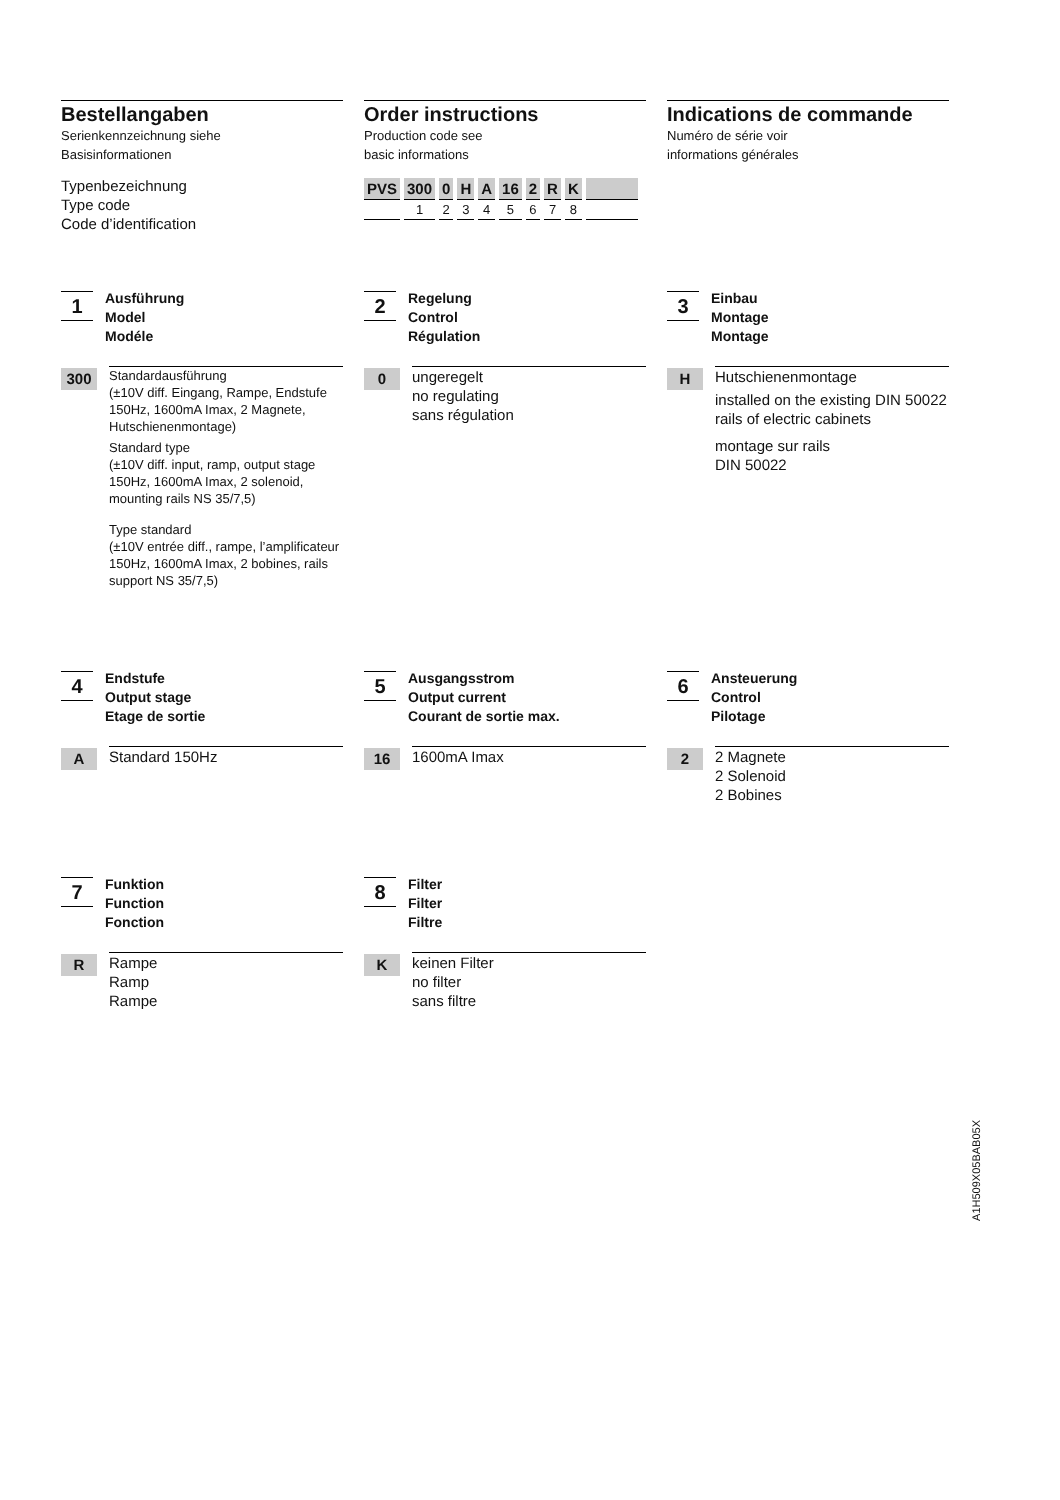Bestellangaben
Serienkennzeichnung siehe
Basisinformationen
Typenbezeichnung
Type code
Code d’identification
Order instructions
Production code see
basic informations
| PVS | 300 | 0 | H | A | 16 | 2 | R | K | |
| | 1 | 2 | 3 | 4 | 5 | 6 | 7 | 8 | |
Indications de commande
Numéro de série voir
informations générales
1
Ausführung
Model
Modéle
300
Standardausführung
(±10V diff. Eingang, Rampe, Endstufe 150Hz, 1600mA Imax, 2 Magnete, Hutschienenmontage)
Standard type
(±10V diff. input, ramp, output stage 150Hz, 1600mA Imax, 2 solenoid, mounting rails NS 35/7,5)
Type standard
(±10V entrée diff., rampe, l’amplificateur 150Hz, 1600mA Imax, 2 bobines, rails support NS 35/7,5)
2
Regelung
Control
Régulation
0
ungeregelt
no regulating
sans régulation
3
Einbau
Montage
Montage
H
Hutschienenmontage
installed on the existing DIN 50022 rails of electric cabinets
montage sur rails
DIN 50022
4
Endstufe
Output stage
Etage de sortie
A
Standard 150Hz
5
Ausgangsstrom
Output current
Courant de sortie max.
16
1600mA Imax
6
Ansteuerung
Control
Pilotage
2
2 Magnete
2 Solenoid
2 Bobines
7
Funktion
Function
Fonction
R
Rampe
Ramp
Rampe
8
Filter
Filter
Filtre
K
keinen Filter
no filter
sans filtre
A1H509X05BAB05X